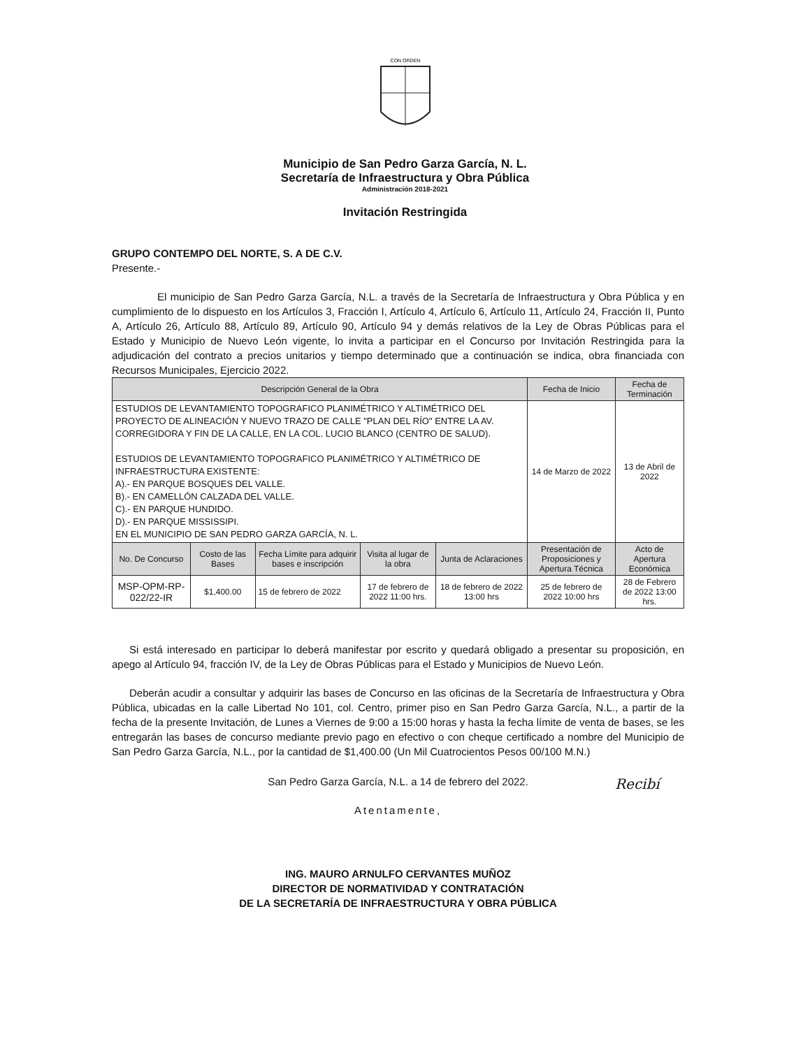CON ORDEN
Municipio de San Pedro Garza García, N. L.
Secretaría de Infraestructura y Obra Pública
Administración 2018-2021
Invitación Restringida
GRUPO CONTEMPO DEL NORTE, S. A DE C.V.
Presente.-
El municipio de San Pedro Garza García, N.L. a través de la Secretaría de Infraestructura y Obra Pública y en cumplimiento de lo dispuesto en los Artículos 3, Fracción I, Artículo 4, Artículo 6, Artículo 11, Artículo 24, Fracción II, Punto A, Artículo 26, Artículo 88, Artículo 89, Artículo 90, Artículo 94 y demás relativos de la Ley de Obras Públicas para el Estado y Municipio de Nuevo León vigente, lo invita a participar en el Concurso por Invitación Restringida para la adjudicación del contrato a precios unitarios y tiempo determinado que a continuación se indica, obra financiada con Recursos Municipales, Ejercicio 2022.
| Descripción General de la Obra | | | | | Fecha de Inicio | Fecha de Terminación |
| --- | --- | --- | --- | --- | --- | --- |
| ESTUDIOS DE LEVANTAMIENTO TOPOGRAFICO PLANIMÉTRICO Y ALTIMÉTRICO DEL PROYECTO DE ALINEACIÓN Y NUEVO TRAZO DE CALLE "PLAN DEL RÍO" ENTRE LA AV. CORREGIDORA Y FIN DE LA CALLE, EN LA COL. LUCIO BLANCO (CENTRO DE SALUD). ESTUDIOS DE LEVANTAMIENTO TOPOGRAFICO PLANIMÉTRICO Y ALTIMÉTRICO DE INFRAESTRUCTURA EXISTENTE: A).- EN PARQUE BOSQUES DEL VALLE. B).- EN CAMELLÓN CALZADA DEL VALLE. C).- EN PARQUE HUNDIDO. D).- EN PARQUE MISSISSIPI. EN EL MUNICIPIO DE SAN PEDRO GARZA GARCÍA, N. L. | | | | | 14 de Marzo de 2022 | 13 de Abril de 2022 |
| No. De Concurso | Costo de las Bases | Fecha Límite para adquirir bases e inscripción | Visita al lugar de la obra | Junta de Aclaraciones | Presentación de Proposiciones y Apertura Técnica | Acto de Apertura Económica |
| MSP-OPM-RP-022/22-IR | $1,400.00 | 15 de febrero de 2022 | 17 de febrero de 2022 11:00 hrs. | 18 de febrero de 2022 13:00 hrs | 25 de febrero de 2022 10:00 hrs | 28 de Febrero de 2022 13:00 hrs. |
Si está interesado en participar lo deberá manifestar por escrito y quedará obligado a presentar su proposición, en apego al Artículo 94, fracción IV, de la Ley de Obras Públicas para el Estado y Municipios de Nuevo León.
Deberán acudir a consultar y adquirir las bases de Concurso en las oficinas de la Secretaría de Infraestructura y Obra Pública, ubicadas en la calle Libertad No 101, col. Centro, primer piso en San Pedro Garza García, N.L., a partir de la fecha de la presente Invitación, de Lunes a Viernes de 9:00 a 15:00 horas y hasta la fecha límite de venta de bases, se les entregarán las bases de concurso mediante previo pago en efectivo o con cheque certificado a nombre del Municipio de San Pedro Garza García, N.L., por la cantidad de $1,400.00 (Un Mil Cuatrocientos Pesos 00/100 M.N.)
San Pedro Garza García, N.L. a 14 de febrero del 2022.
Atentamente,
Recibí
ING. MAURO ARNULFO CERVANTES MUÑOZ
DIRECTOR DE NORMATIVIDAD Y CONTRATACIÓN
DE LA SECRETARÍA DE INFRAESTRUCTURA Y OBRA PÚBLICA